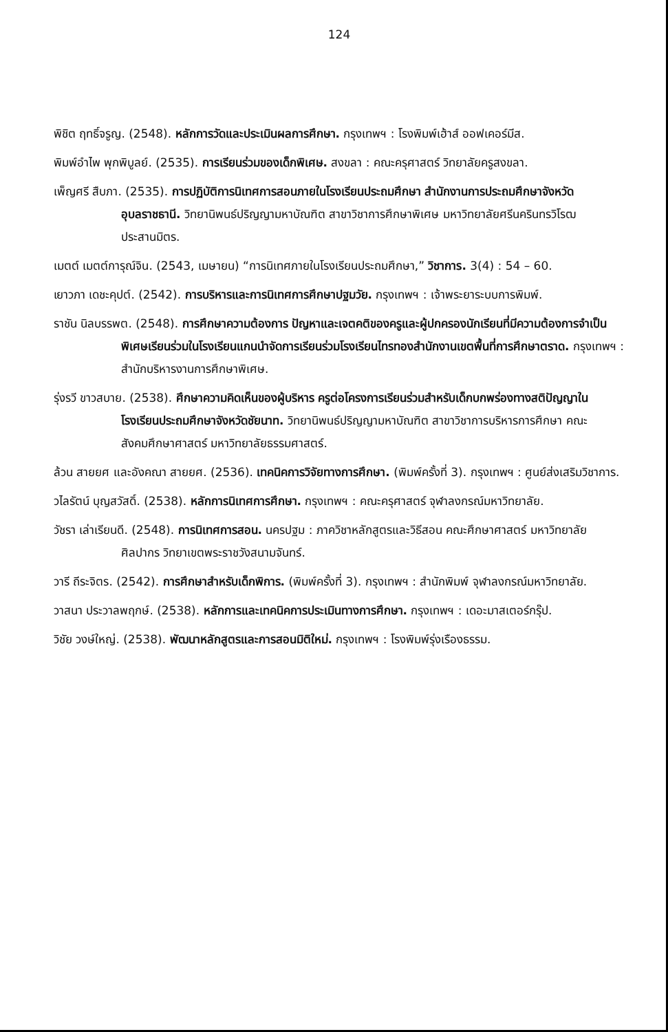124
พิชิต ฤทธิ์จรูญ. (2548). หลักการวัดและประเมินผลการศึกษา. กรุงเทพฯ : โรงพิมพ์เฮ้าส์ ออฟเคอร์มีส.
พิมพ์อำไพ พุกพิบูลย์. (2535). การเรียนร่วมของเด็กพิเศษ. สงขลา : คณะครุศาสตร์ วิทยาลัยครูสงขลา.
เพ็ญศรี สืบภา. (2535). การปฏิบัติการนิเทศการสอนภายในโรงเรียนประถมศึกษา สำนักงานการประถมศึกษาจังหวัดอุบลราชธานี. วิทยานิพนธ์ปริญญามหาบัณฑิต สาขาวิชาการศึกษาพิเศษ มหาวิทยาลัยศรีนครินทรวิโรฒ ประสานมิตร.
เมตต์ เมตต์การุณ์จิน. (2543, เมษายน) “การนิเทศภายในโรงเรียนประถมศึกษา,” วิชาการ. 3(4) : 54 – 60.
เยาวภา เดชะคุปต์. (2542). การบริหารและการนิเทศการศึกษาปฐมวัย. กรุงเทพฯ : เจ้าพระยาระบบการพิมพ์.
ราชัน นิลบรรพต. (2548). การศึกษาความต้องการ ปัญหาและเจตคติของครูและผู้ปกครองนักเรียนที่มีความต้องการจำเป็นพิเศษเรียนร่วมในโรงเรียนแกนนำจัดการเรียนร่วมโรงเรียนไทรทองสำนักงานเขตพื้นที่การศึกษาตราด. กรุงเทพฯ : สำนักบริหารงานการศึกษาพิเศษ.
รุ่งรวี ขาวสบาย. (2538). ศึกษาความคิดเห็นของผู้บริหาร ครูต่อโครงการเรียนร่วมสำหรับเด็กบกพร่องทางสติปัญญาในโรงเรียนประถมศึกษาจังหวัดชัยนาท. วิทยานิพนธ์ปริญญามหาบัณฑิต สาขาวิชาการบริหารการศึกษา คณะสังคมศึกษาศาสตร์ มหาวิทยาลัยธรรมศาสตร์.
ล้วน สายยศ และอังคณา สายยศ. (2536). เทคนิคการวิจัยทางการศึกษา. (พิมพ์ครั้งที่ 3). กรุงเทพฯ : ศูนย์ส่งเสริมวิชาการ.
วไลรัตน์ บุญสวัสดิ์. (2538). หลักการนิเทศการศึกษา. กรุงเทพฯ : คณะครุศาสตร์ จุฬาลงกรณ์มหาวิทยาลัย.
วัชรา เล่าเรียนดี. (2548). การนิเทศการสอน. นครปฐม : ภาควิชาหลักสูตรและวิธีสอน คณะศึกษาศาสตร์ มหาวิทยาลัยศิลปากร วิทยาเขตพระราชวังสนามจันทร์.
วารี ถีระจิตร. (2542). การศึกษาสำหรับเด็กพิการ. (พิมพ์ครั้งที่ 3). กรุงเทพฯ : สำนักพิมพ์ จุฬาลงกรณ์มหาวิทยาลัย.
วาสนา ประวาลพฤกษ์. (2538). หลักการและเทคนิคการประเมินทางการศึกษา. กรุงเทพฯ : เดอะมาสเตอร์กรุ๊ป.
วิชัย วงษ์ใหญ่. (2538). พัฒนาหลักสูตรและการสอนมิติใหม่. กรุงเทพฯ : โรงพิมพ์รุ่งเรืองธรรม.